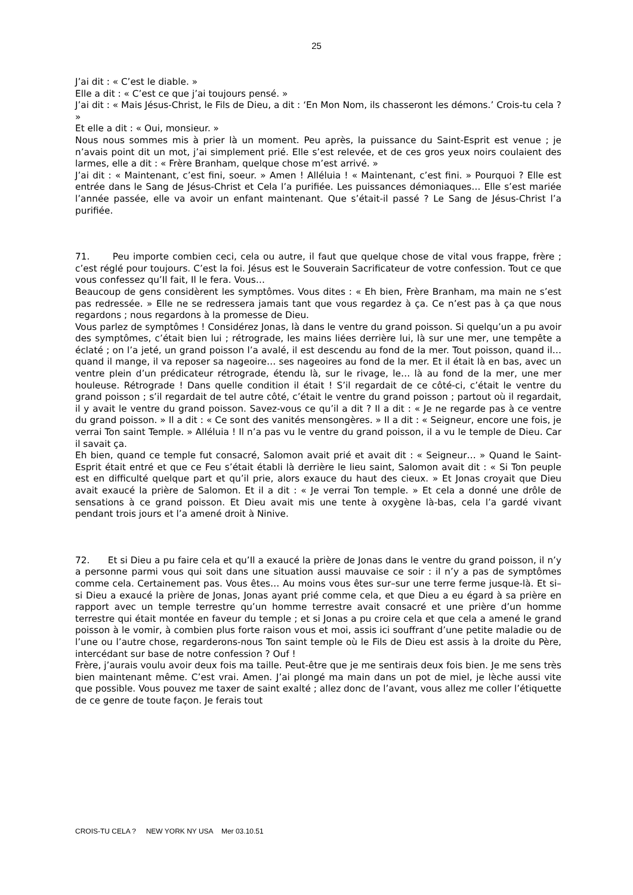25
J’ai dit : « C’est le diable. »
Elle a dit : « C’est ce que j’ai toujours pensé. »
J’ai dit : « Mais Jésus-Christ, le Fils de Dieu, a dit : ‘En Mon Nom, ils chasseront les démons.’ Crois-tu cela ? »
Et elle a dit : « Oui, monsieur. »
Nous nous sommes mis à prier là un moment. Peu après, la puissance du Saint-Esprit est venue ; je n’avais point dit un mot, j’ai simplement prié. Elle s’est relevée, et de ces gros yeux noirs coulaient des larmes, elle a dit : « Frère Branham, quelque chose m’est arrivé. »
J’ai dit : « Maintenant, c’est fini, soeur. » Amen ! Alléluia ! « Maintenant, c’est fini. » Pourquoi ? Elle est entrée dans le Sang de Jésus-Christ et Cela l’a purifiée. Les puissances démoniaques… Elle s’est mariée l’année passée, elle va avoir un enfant maintenant. Que s’était-il passé ? Le Sang de Jésus-Christ l’a purifiée.
71. Peu importe combien ceci, cela ou autre, il faut que quelque chose de vital vous frappe, frère ; c’est réglé pour toujours. C’est la foi. Jésus est le Souverain Sacrificateur de votre confession. Tout ce que vous confessez qu’Il fait, Il le fera. Vous…
Beaucoup de gens considèrent les symptômes. Vous dites : « Eh bien, Frère Branham, ma main ne s’est pas redressée. » Elle ne se redressera jamais tant que vous regardez à ça. Ce n’est pas à ça que nous regardons ; nous regardons à la promesse de Dieu.
Vous parlez de symptômes ! Considérez Jonas, là dans le ventre du grand poisson. Si quelqu’un a pu avoir des symptômes, c’était bien lui ; rétrograde, les mains liées derrière lui, là sur une mer, une tempête a éclaté ; on l’a jeté, un grand poisson l’a avalé, il est descendu au fond de la mer. Tout poisson, quand il… quand il mange, il va reposer sa nageoire… ses nageoires au fond de la mer. Et il était là en bas, avec un ventre plein d’un prédicateur rétrograde, étendu là, sur le rivage, le… là au fond de la mer, une mer houleuse. Rétrograde ! Dans quelle condition il était ! S’il regardait de ce côté-ci, c’était le ventre du grand poisson ; s’il regardait de tel autre côté, c’était le ventre du grand poisson ; partout où il regardait, il y avait le ventre du grand poisson. Savez-vous ce qu’il a dit ? Il a dit : « Je ne regarde pas à ce ventre du grand poisson. » Il a dit : « Ce sont des vanités mensongères. » Il a dit : « Seigneur, encore une fois, je verrai Ton saint Temple. » Alléluia ! Il n’a pas vu le ventre du grand poisson, il a vu le temple de Dieu. Car il savait ça.
Eh bien, quand ce temple fut consacré, Salomon avait prié et avait dit : « Seigneur… » Quand le Saint-Esprit était entré et que ce Feu s’était établi là derrière le lieu saint, Salomon avait dit : « Si Ton peuple est en difficulté quelque part et qu’il prie, alors exauce du haut des cieux. » Et Jonas croyait que Dieu avait exaucé la prière de Salomon. Et il a dit : « Je verrai Ton temple. » Et cela a donné une drôle de sensations à ce grand poisson. Et Dieu avait mis une tente à oxygène là-bas, cela l’a gardé vivant pendant trois jours et l’a amené droit à Ninive.
72. Et si Dieu a pu faire cela et qu’Il a exaucé la prière de Jonas dans le ventre du grand poisson, il n’y a personne parmi vous qui soit dans une situation aussi mauvaise ce soir : il n’y a pas de symptômes comme cela. Certainement pas. Vous êtes… Au moins vous êtes sur–sur une terre ferme jusque-là. Et si–si Dieu a exaucé la prière de Jonas, Jonas ayant prié comme cela, et que Dieu a eu égard à sa prière en rapport avec un temple terrestre qu’un homme terrestre avait consacré et une prière d’un homme terrestre qui était montée en faveur du temple ; et si Jonas a pu croire cela et que cela a amené le grand poisson à le vomir, à combien plus forte raison vous et moi, assis ici souffrant d’une petite maladie ou de l’une ou l’autre chose, regarderons-nous Ton saint temple où le Fils de Dieu est assis à la droite du Père, intercédant sur base de notre confession ? Ouf !
Frère, j’aurais voulu avoir deux fois ma taille. Peut-être que je me sentirais deux fois bien. Je me sens très bien maintenant même. C’est vrai. Amen. J’ai plongé ma main dans un pot de miel, je lèche aussi vite que possible. Vous pouvez me taxer de saint exalté ; allez donc de l’avant, vous allez me coller l’étiquette de ce genre de toute façon. Je ferais tout
CROIS-TU CELA ? NEW YORK NY USA Mer 03.10.51